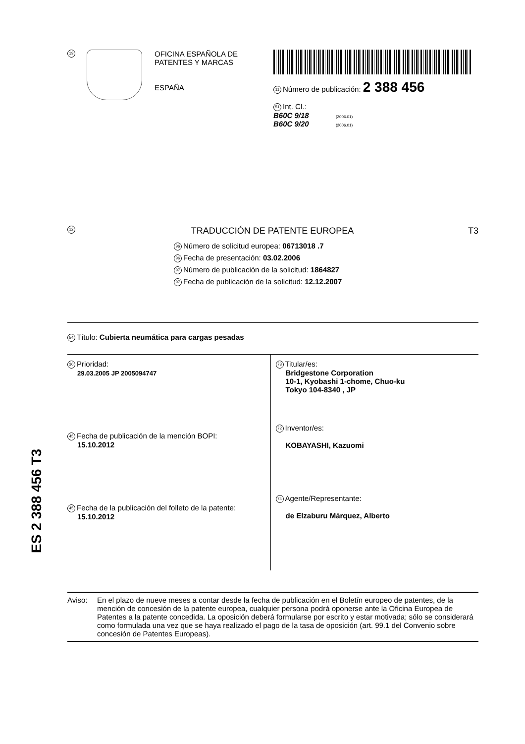19
OFICINA ESPAÑOLA DE
PATENTES Y MARCAS
ESPAÑA
11 Número de publicación: 2 388 456
51 Int. CI.:
B60C 9/18 (2006.01)
B60C 9/20 (2006.01)
12 TRADUCCIÓN DE PATENTE EUROPEA T3
96 Número de solicitud europea: 06713018 .7
96 Fecha de presentación: 03.02.2006
97 Número de publicación de la solicitud: 1864827
97 Fecha de publicación de la solicitud: 12.12.2007
54 Título: Cubierta neumática para cargas pesadas
30 Prioridad:
29.03.2005 JP 2005094747
45 Fecha de publicación de la mención BOPI:
15.10.2012
45 Fecha de la publicación del folleto de la patente:
15.10.2012
73 Titular/es:
Bridgestone Corporation
10-1, Kyobashi 1-chome, Chuo-ku
Tokyo 104-8340 , JP
72 Inventor/es:
KOBAYASHI, Kazuomi
74 Agente/Representante:
de Elzaburu Márquez, Alberto
ES 2 388 456 T3
Aviso: En el plazo de nueve meses a contar desde la fecha de publicación en el Boletín europeo de patentes, de la mención de concesión de la patente europea, cualquier persona podrá oponerse ante la Oficina Europea de Patentes a la patente concedida. La oposición deberá formularse por escrito y estar motivada; sólo se considerará como formulada una vez que se haya realizado el pago de la tasa de oposición (art. 99.1 del Convenio sobre concesión de Patentes Europeas).